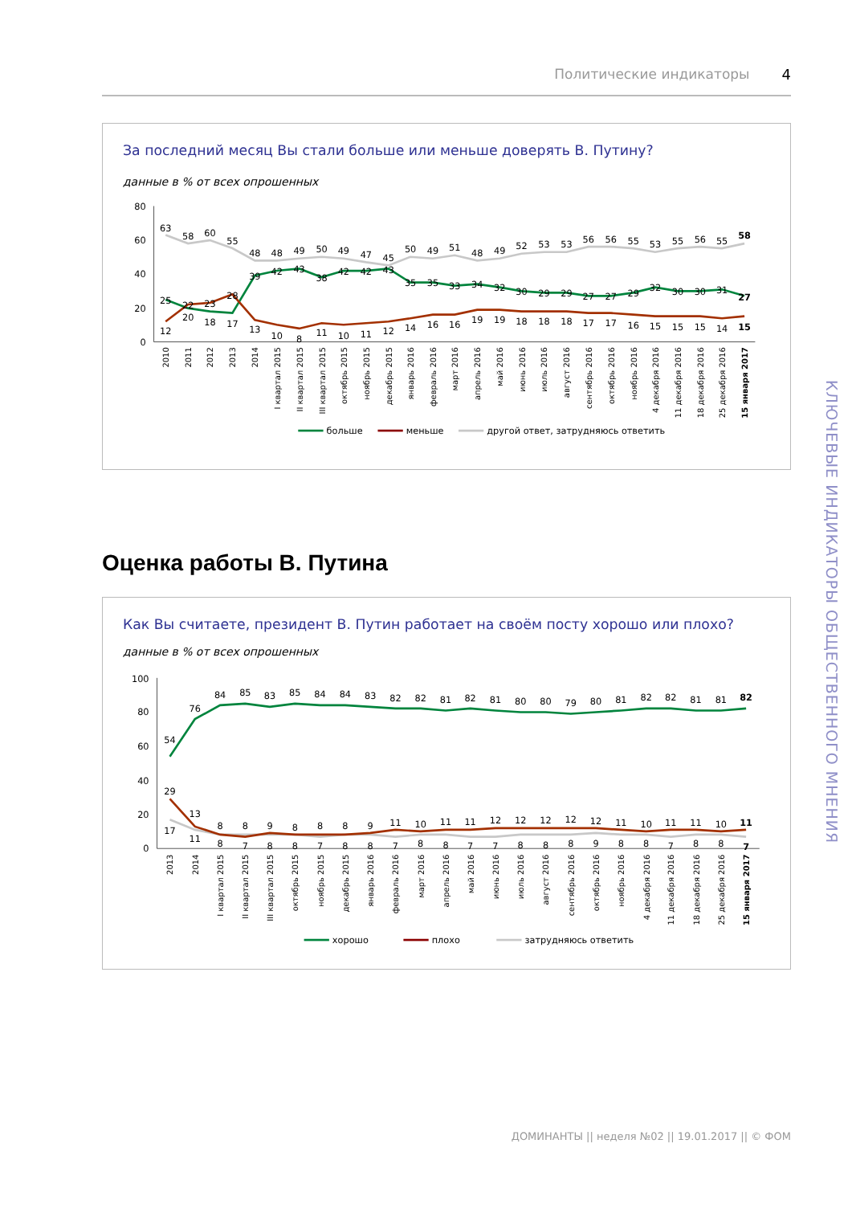КЛЮЧЕВЫЕ ИНДИКАТОРЫ ОБЩЕСТВЕННОГО МНЕНИЯ
Политические индикаторы 4
За последний месяц Вы стали больше или меньше доверять В. Путину?
данные в % от всех опрошенных
80
60
40
20
0
63
58
60
55
48
48
49
50
49
47
45
50
49
51
48
49
52
53
53
56
56
55
53
55
56
55
58
25
20
18
17
39
42
43
38
42
42
43
35
35
33
34
32
30
29
29
27
27
29
32
30
30
31
27
12
22
23
28
13
10
8
11
10
11
12
14
16
16
19
19
18
18
18
17
17
16
15
15
15
14
15
2010
2011
2012
2013
2014
I квартал 2015
II квартал 2015
III квартал 2015
октябрь 2015
ноябрь 2015
декабрь 2015
январь 2016
февраль 2016
март 2016
апрель 2016
май 2016
июнь 2016
июль 2016
август 2016
сентябрь 2016
октябрь 2016
ноябрь 2016
4 декабря 2016
11 декабря 2016
18 декабря 2016
25 декабря 2016
15 января 2017
больше
меньше
другой ответ, затрудняюсь ответить
Оценка работы В. Путина
Как Вы считаете, президент В. Путин работает на своём посту хорошо или плохо?
данные в % от всех опрошенных
100
80
60
40
20
0
54
76
84
85
83
85
84
84
83
82
82
81
82
81
80
80
79
80
81
82
82
81
81
82
29
13
8
8
9
8
8
8
9
11
10
11
11
12
12
12
12
12
11
10
11
11
10
11
17
11
8
7
8
8
7
8
8
7
8
8
7
7
8
8
8
9
8
8
7
8
8
7
2013
2014
I квартал 2015
II квартал 2015
III квартал 2015
октябрь 2015
ноябрь 2015
декабрь 2015
январь 2016
февраль 2016
март 2016
апрель 2016
май 2016
июнь 2016
июль 2016
август 2016
сентябрь 2016
октябрь 2016
ноябрь 2016
4 декабря 2016
11 декабря 2016
18 декабря 2016
25 декабря 2016
15 января 2017
хорошо
плохо
затрудняюсь ответить
ДОМИНАНТЫ || неделя №02 || 19.01.2017 || © ФОМ